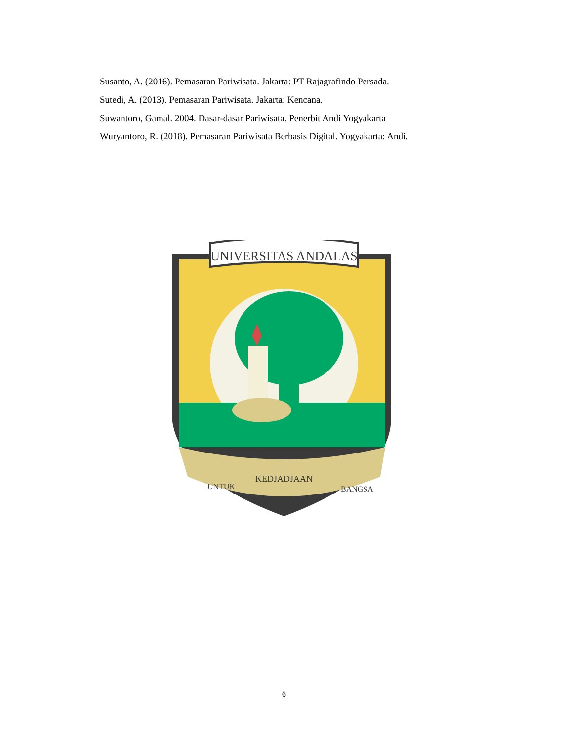Susanto, A. (2016). Pemasaran Pariwisata. Jakarta: PT Rajagrafindo Persada.
Sutedi, A. (2013). Pemasaran Pariwisata. Jakarta: Kencana.
Suwantoro, Gamal. 2004. Dasar-dasar Pariwisata. Penerbit Andi Yogyakarta
Wuryantoro, R. (2018). Pemasaran Pariwisata Berbasis Digital. Yogyakarta: Andi.
UNIVERSITAS ANDALAS
UNTUK
KEDJADJAAN
BANGSA
6